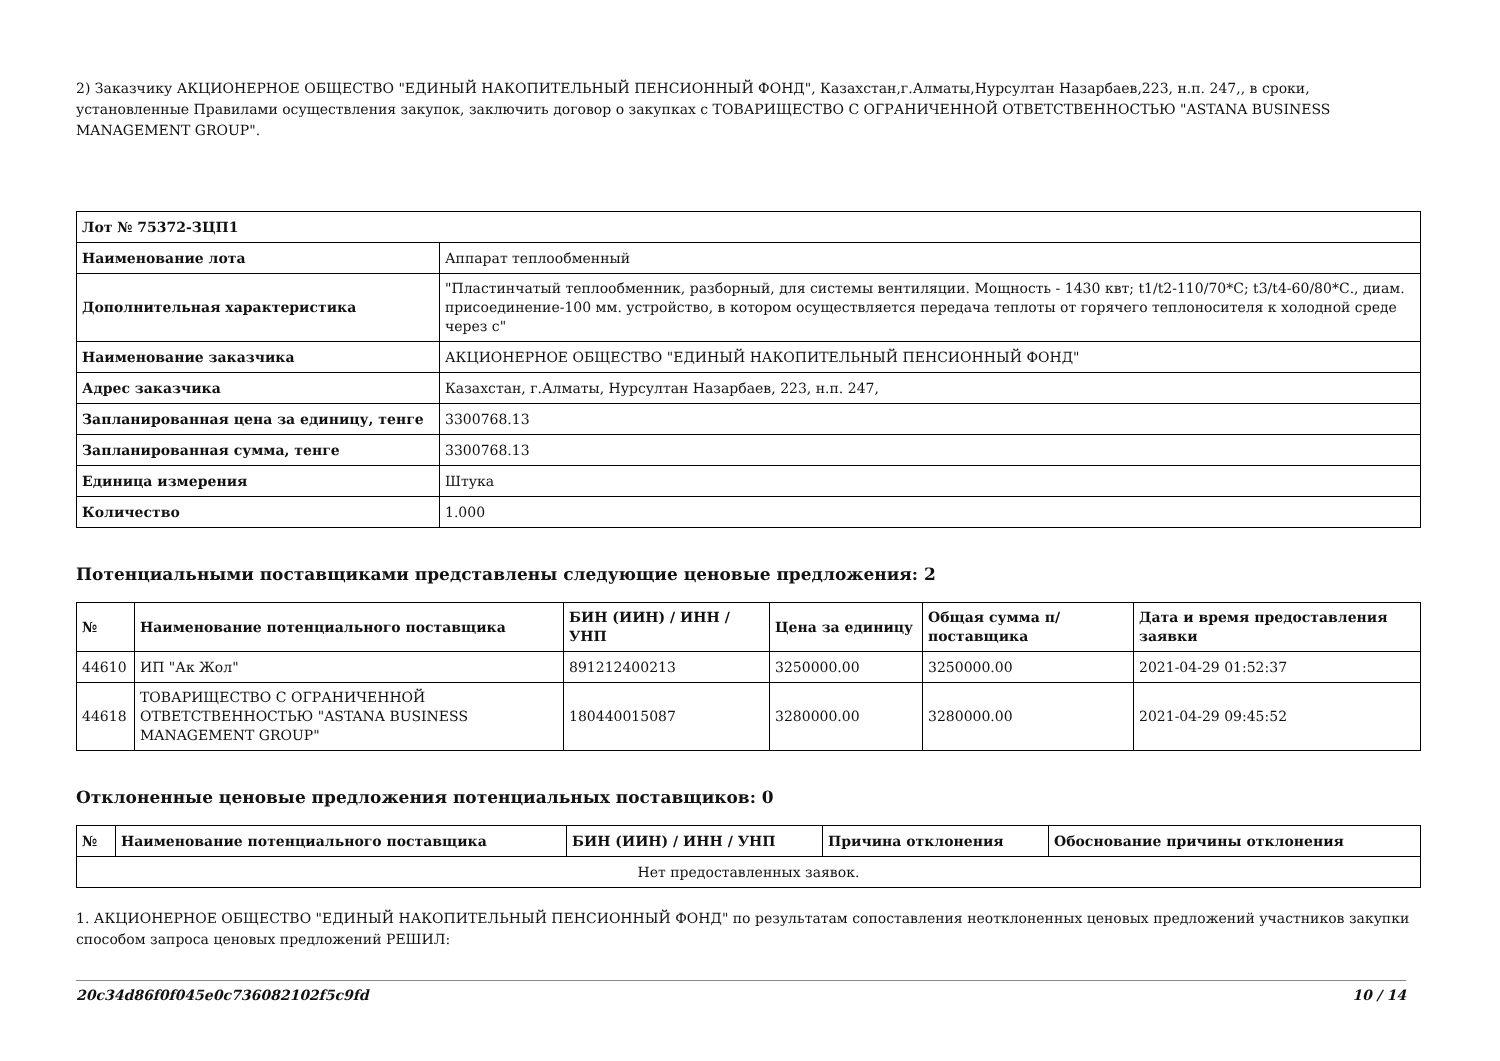2) Заказчику АКЦИОНЕРНОЕ ОБЩЕСТВО "ЕДИНЫЙ НАКОПИТЕЛЬНЫЙ ПЕНСИОННЫЙ ФОНД", Казахстан,г.Алматы,Нурсултан Назарбаев,223, н.п. 247,, в сроки, установленные Правилами осуществления закупок, заключить договор о закупках с ТОВАРИЩЕСТВО С ОГРАНИЧЕННОЙ ОТВЕТСТВЕННОСТЬЮ "ASTANA BUSINESS MANAGEMENT GROUP".
| Лот № 75372-ЗЦП1 | |
| Наименование лота | Аппарат теплообменный |
| Дополнительная характеристика | "Пластинчатый теплообменник, разборный, для системы вентиляции. Мощность - 1430 квт; t1/t2-110/70*С; t3/t4-60/80*С., диам. присоединение-100 мм. устройство, в котором осуществляется передача теплоты от горячего теплоносителя к холодной среде через с" |
| Наименование заказчика | АКЦИОНЕРНОЕ ОБЩЕСТВО "ЕДИНЫЙ НАКОПИТЕЛЬНЫЙ ПЕНСИОННЫЙ ФОНД" |
| Адрес заказчика | Казахстан, г.Алматы, Нурсултан Назарбаев, 223, н.п. 247, |
| Запланированная цена за единицу, тенге | 3300768.13 |
| Запланированная сумма, тенге | 3300768.13 |
| Единица измерения | Штука |
| Количество | 1.000 |
Потенциальными поставщиками представлены следующие ценовые предложения: 2
| № | Наименование потенциального поставщика | БИН (ИИН) / ИНН / УНП | Цена за единицу | Общая сумма п/поставщика | Дата и время предоставления заявки |
| --- | --- | --- | --- | --- | --- |
| 44610 | ИП "Ак Жол" | 891212400213 | 3250000.00 | 3250000.00 | 2021-04-29 01:52:37 |
| 44618 | ТОВАРИЩЕСТВО С ОГРАНИЧЕННОЙ ОТВЕТСТВЕННОСТЬЮ "ASTANA BUSINESS MANAGEMENT GROUP" | 180440015087 | 3280000.00 | 3280000.00 | 2021-04-29 09:45:52 |
Отклоненные ценовые предложения потенциальных поставщиков: 0
| № | Наименование потенциального поставщика | БИН (ИИН) / ИНН / УНП | Причина отклонения | Обоснование причины отклонения |
| --- | --- | --- | --- | --- |
| Нет предоставленных заявок. | | | | |
1. АКЦИОНЕРНОЕ ОБЩЕСТВО "ЕДИНЫЙ НАКОПИТЕЛЬНЫЙ ПЕНСИОННЫЙ ФОНД" по результатам сопоставления неотклоненных ценовых предложений участников закупки способом запроса ценовых предложений РЕШИЛ:
20c34d86f0f045e0c736082102f5c9fd 10 / 14